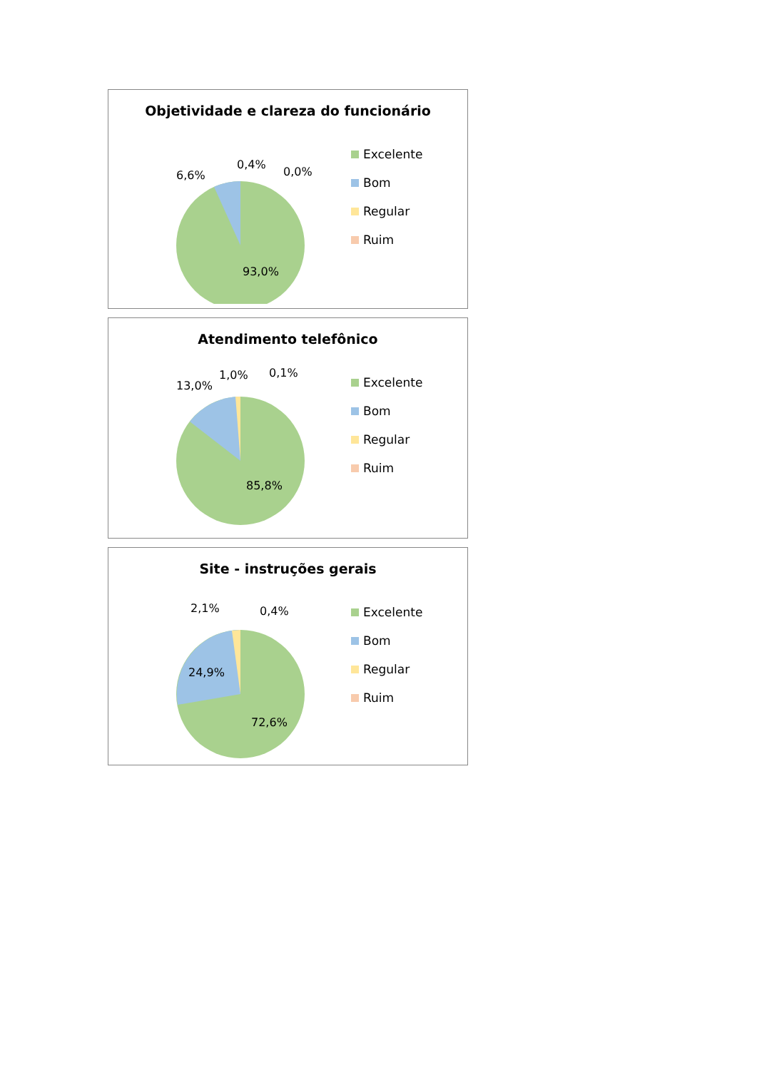Objetividade e clareza do funcionário
6,6%
0,4%
0,0%
93,0%
Excelente
Bom
Regular
Ruim
Atendimento telefônico
13,0%
1,0%
0,1%
85,8%
Excelente
Bom
Regular
Ruim
Site - instruções gerais
2,1%
0,4%
24,9%
72,6%
Excelente
Bom
Regular
Ruim